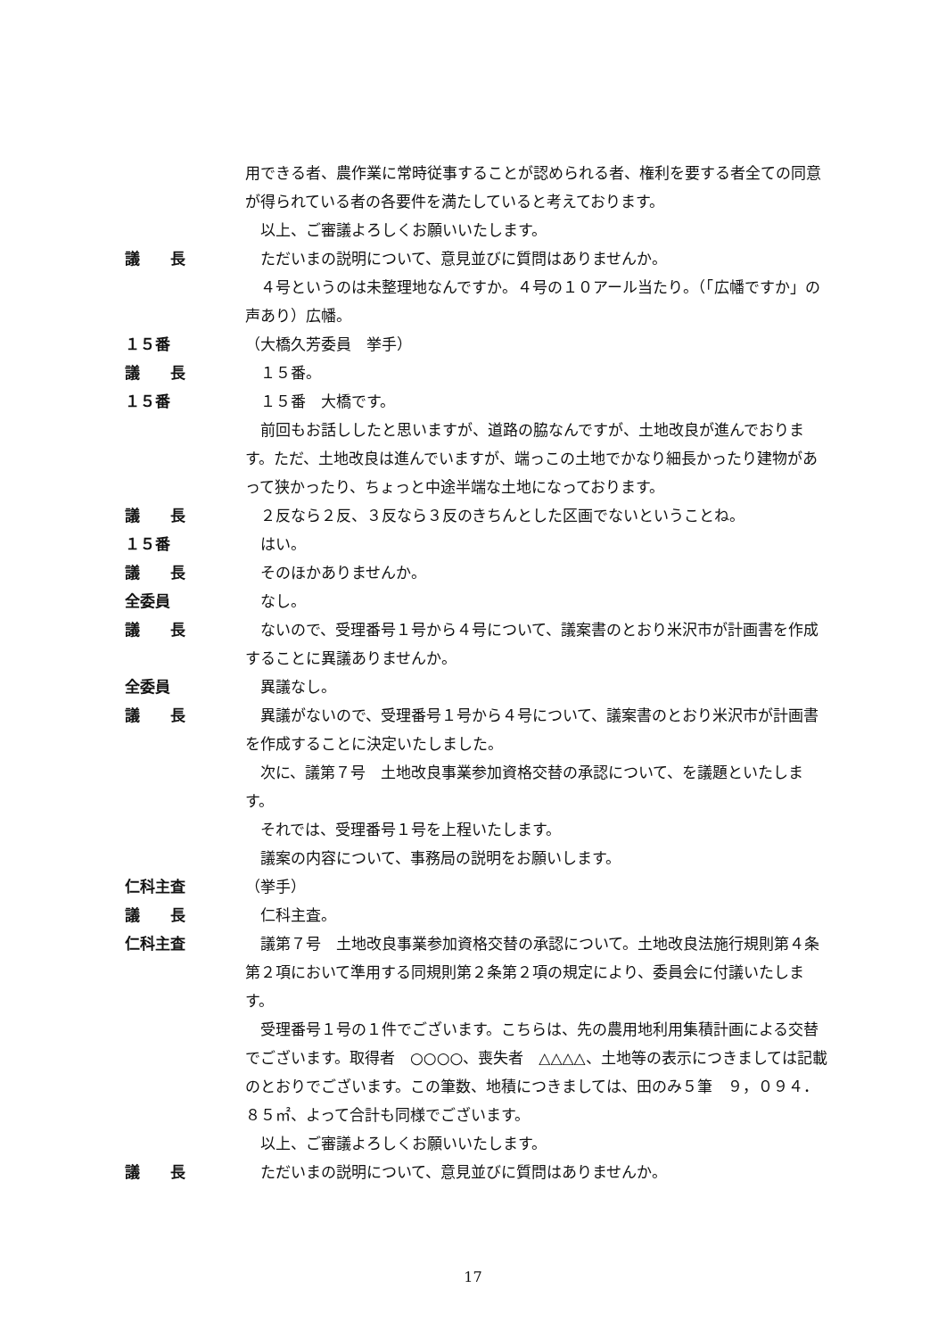用できる者、農作業に常時従事することが認められる者、権利を要する者全ての同意が得られている者の各要件を満たしていると考えております。
　以上、ご審議よろしくお願いいたします。
議　　長 　ただいまの説明について、意見並びに質問はありませんか。
　４号というのは未整理地なんですか。４号の１０アール当たり。（「広幡ですか」の声あり）広幡。
１５番 （大橋久芳委員　挙手）
議　　長 　１５番。
１５番 　１５番　大橋です。
　前回もお話ししたと思いますが、道路の脇なんですが、土地改良が進んでおります。ただ、土地改良は進んでいますが、端っこの土地でかなり細長かったり建物があって狭かったり、ちょっと中途半端な土地になっております。
議　　長 　２反なら２反、３反なら３反のきちんとした区画でないということね。
１５番 　はい。
議　　長 　そのほかありませんか。
全委員 　なし。
議　　長 　ないので、受理番号１号から４号について、議案書のとおり米沢市が計画書を作成することに異議ありませんか。
全委員 　異議なし。
議　　長 　異議がないので、受理番号１号から４号について、議案書のとおり米沢市が計画書を作成することに決定いたしました。
　次に、議第７号　土地改良事業参加資格交替の承認について、を議題といたします。
　それでは、受理番号１号を上程いたします。
　議案の内容について、事務局の説明をお願いします。
仁科主査 （挙手）
議　　長 　仁科主査。
仁科主査 　議第７号　土地改良事業参加資格交替の承認について。土地改良法施行規則第４条第２項において準用する同規則第２条第２項の規定により、委員会に付議いたします。
　受理番号１号の１件でございます。こちらは、先の農用地利用集積計画による交替でございます。取得者　○○○○、喪失者　△△△△、土地等の表示につきましては記載のとおりでございます。この筆数、地積につきましては、田のみ５筆　９，０９４．８５㎡、よって合計も同様でございます。
　以上、ご審議よろしくお願いいたします。
議　　長 　ただいまの説明について、意見並びに質問はありませんか。
17